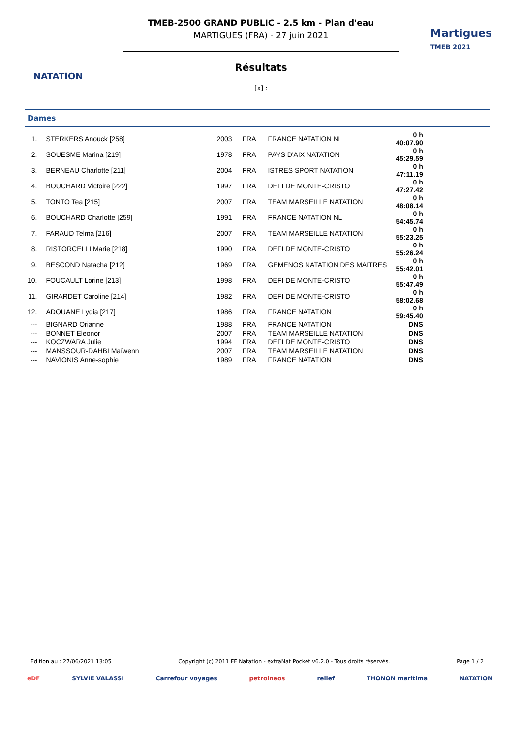NATATION
Martigues
TMEB 2021
TMEB-2500 GRAND PUBLIC - 2.5 km - Plan d'eau
MARTIGUES (FRA) - 27 juin 2021
Résultats
[x] :
Dames
| 1. | STERKERS Anouck [258] | 2003 | FRA | FRANCE NATATION NL | 0 h 40:07.90 |
| 2. | SOUESME Marina [219] | 1978 | FRA | PAYS D'AIX NATATION | 0 h 45:29.59 |
| 3. | BERNEAU Charlotte [211] | 2004 | FRA | ISTRES SPORT NATATION | 0 h 47:11.19 |
| 4. | BOUCHARD Victoire [222] | 1997 | FRA | DEFI DE MONTE-CRISTO | 0 h 47:27.42 |
| 5. | TONTO Tea [215] | 2007 | FRA | TEAM MARSEILLE NATATION | 0 h 48:08.14 |
| 6. | BOUCHARD Charlotte [259] | 1991 | FRA | FRANCE NATATION NL | 0 h 54:45.74 |
| 7. | FARAUD Telma [216] | 2007 | FRA | TEAM MARSEILLE NATATION | 0 h 55:23.25 |
| 8. | RISTORCELLI Marie [218] | 1990 | FRA | DEFI DE MONTE-CRISTO | 0 h 55:26.24 |
| 9. | BESCOND Natacha [212] | 1969 | FRA | GEMENOS NATATION DES MAITRES | 0 h 55:42.01 |
| 10. | FOUCAULT Lorine [213] | 1998 | FRA | DEFI DE MONTE-CRISTO | 0 h 55:47.49 |
| 11. | GIRARDET Caroline [214] | 1982 | FRA | DEFI DE MONTE-CRISTO | 0 h 58:02.68 |
| 12. | ADOUANE Lydia [217] | 1986 | FRA | FRANCE NATATION | 0 h 59:45.40 |
| --- | BIGNARD Orianne | 1988 | FRA | FRANCE NATATION | DNS |
| --- | BONNET Eleonor | 2007 | FRA | TEAM MARSEILLE NATATION | DNS |
| --- | KOCZWARA Julie | 1994 | FRA | DEFI DE MONTE-CRISTO | DNS |
| --- | MANSSOUR-DAHBI Maïwenn | 2007 | FRA | TEAM MARSEILLE NATATION | DNS |
| --- | NAVIONIS Anne-sophie | 1989 | FRA | FRANCE NATATION | DNS |
Edition au : 27/06/2021 13:05 Copyright (c) 2011 FF Natation - extraNat Pocket v6.2.0 - Tous droits réservés. Page 1 / 2
eDF SYLVIE VALASSI Carrefour voyages petroineos relief THONON maritima NATATION